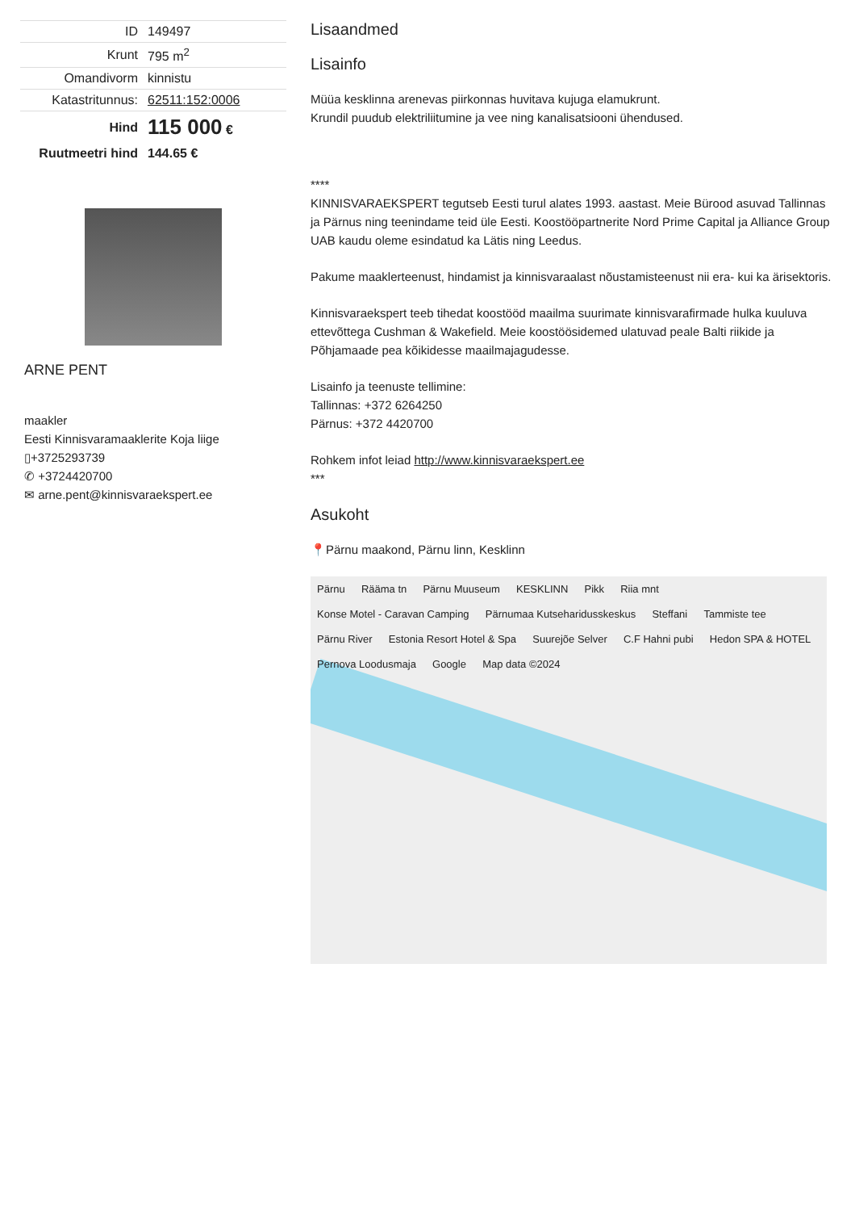| ID | 149497 |
| Krunt | 795 m<sup>2</sup> |
| Omandivorm | kinnistu |
| Katastritunnus: | 62511:152:0006 |
| Hind | 115 000 € |
| Ruutmeetri hind | 144.65 € |
ARNE PENT
maakler
Eesti Kinnisvaramaaklerite Koja liige
▯+3725293739
✆ +3724420700
✉ arne.pent@kinnisvaraekspert.ee
Lisaandmed
Lisainfo
Müüa kesklinna arenevas piirkonnas huvitava kujuga elamukrunt.
Krundil puudub elektriliitumine ja vee ning kanalisatsiooni ühendused.
****
KINNISVARAEKSPERT tegutseb Eesti turul alates 1993. aastast. Meie Bürood asuvad Tallinnas ja Pärnus ning teenindame teid üle Eesti. Koostööpartnerite Nord Prime Capital ja Alliance Group UAB kaudu oleme esindatud ka Lätis ning Leedus.
Pakume maaklerteenust, hindamist ja kinnisvaraalast nõustamisteenust nii era- kui ka ärisektoris.
Kinnisvaraekspert teeb tihedat koostööd maailma suurimate kinnisvarafirmade hulka kuuluva ettevõttega Cushman & Wakefield. Meie koostöösidemed ulatuvad peale Balti riikide ja Põhjamaade pea kõikidesse maailmajagudesse.
Lisainfo ja teenuste tellimine:
Tallinnas: +372 6264250
Pärnus: +372 4420700
Rohkem infot leiad http://www.kinnisvaraekspert.ee
***
Asukoht
📍Pärnu maakond, Pärnu linn, Kesklinn
Pärnu Rääma tn Pärnu Muuseum KESKLINN Pikk Riia mnt Konse Motel - Caravan Camping Pärnumaa Kutseharidusskeskus Steffani Tammiste tee Pärnu River Estonia Resort Hotel & Spa Suurejõe Selver C.F Hahni pubi Hedon SPA & HOTEL Pernova Loodusmaja Google Map data ©2024